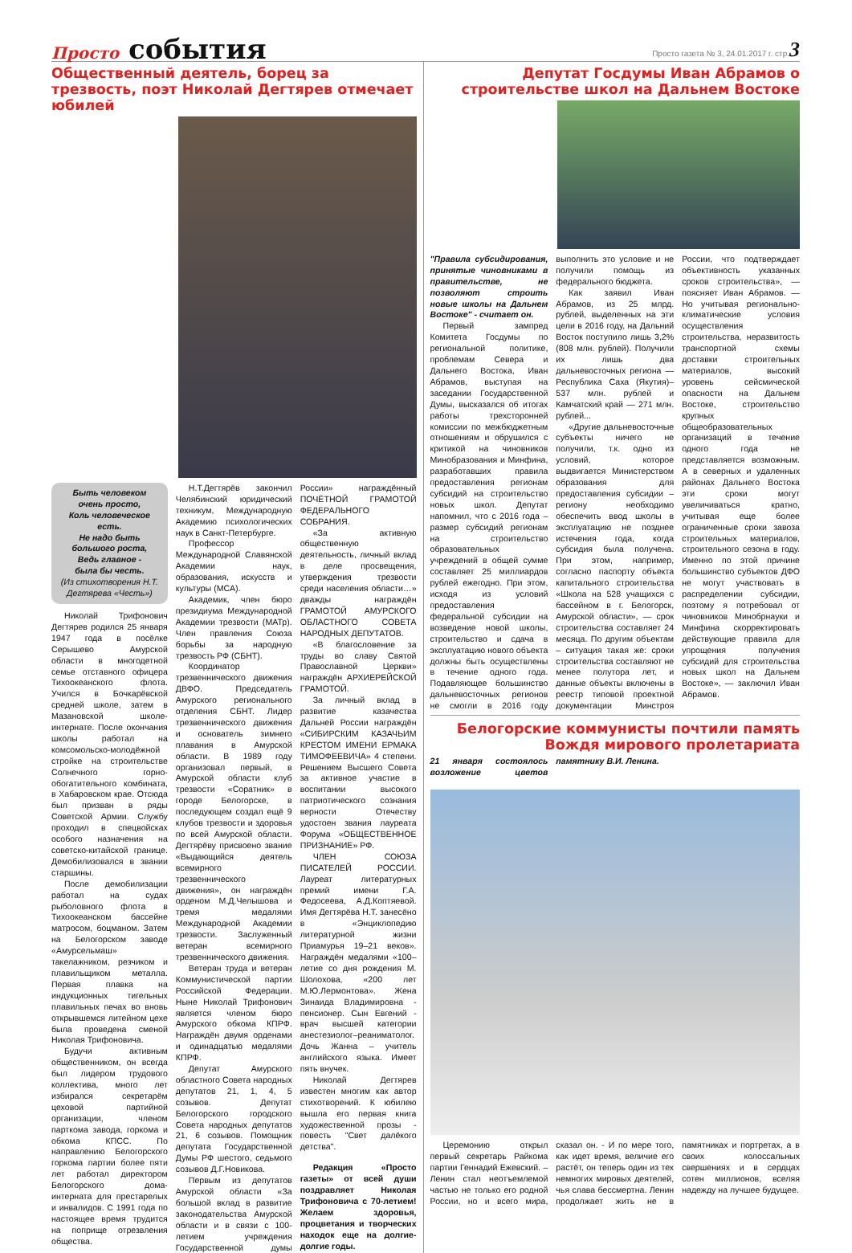Просто события
Просто газета № 3, 24.01.2017 г. стр.3
Общественный деятель, борец за трезвость, поэт Николай Дегтярев отмечает юбилей
Быть человеком
очень просто,
Коль человеческое
есть.
Не надо быть
большого роста,
Ведь главное -
была бы честь.
(Из стихотворения Н.Т. Дегтярева «Честь»)
Николай Трифонович Дегтярев родился 25 января 1947 года в посёлке Серышево Амурской области в многодетной семье отставного офицера Тихоокеанского флота. Учился в Бочкарёвской средней школе, затем в Мазановской школе-интернате. После окончания школы работал на комсомольско-молодёжной стройке на строительстве Солнечного горно-обогатительного комбината, в Хабаровском крае. Отсюда был призван в ряды Советской Армии. Службу проходил в спецвойсках особого назначения на советско-китайской границе. Демобилизовался в звании старшины.
После демобилизации работал на судах рыболовного флота в Тихоокеанском бассейне матросом, боцманом. Затем на Белогорском заводе «Амурсельмаш» такелажником, резчиком и плавильщиком металла. Первая плавка на индукционных тигельных плавильных печах во вновь открывшемся литейном цехе была проведена сменой Николая Трифоновича.
Будучи активным общественником, он всегда был лидером трудового коллектива, много лет избирался секретарём цеховой партийной организации, членом парткома завода, горкома и обкома КПСС. По направлению Белогорского горкома партии более пяти лет работал директором Белогорского дома-интерната для престарелых и инвалидов. С 1991 года по настоящее время трудится на поприще отрезвления общества.
Н.Т.Дегтярёв закончил Челябинский юридический техникум, Международную Академию психологических наук в Санкт-Петербурге.
Профессор Международной Славянской Академии наук, образования, искусств и культуры (МСА).
Академик, член бюро президиума Международной Академии трезвости (МАТр). Член правления Союза борьбы за народную трезвость РФ (СБНТ).
Координатор трезвеннического движения ДВФО. Председатель Амурского регионального отделения СБНТ. Лидер трезвеннического движения и основатель зимнего плавания в Амурской области. В 1989 году организовал первый, в Амурской области клуб трезвости «Соратник» в городе Белогорске, в последующем создал ещё 9 клубов трезвости и здоровья по всей Амурской области. Дегтярёву присвоено звание «Выдающийся деятель всемирного трезвеннического движения», он награждён орденом М.Д.Челышова и тремя медалями Международной Академии трезвости. Заслуженный ветеран всемирного трезвеннического движения.
Ветеран труда и ветеран Коммунистической партии Российской Федерации. Ныне Николай Трифонович является членом бюро Амурского обкома КПРФ. Награждён двумя орденами и одинадцатью медалями КПРФ.
Депутат Амурского областного Совета народных депутатов 21, 1, 4, 5 созывов. Депутат Белогорского городского Совета народных депутатов 21, 6 созывов. Помощник депутата Государственной Думы РФ шестого, седьмого созывов Д.Г.Новикова.
Первым из депутатов Амурской области «За большой вклад в развитие законодательства Амурской области и в связи с 100-летием учреждения Государственной думы России» награждённый ПОЧЁТНОЙ ГРАМОТОЙ ФЕДЕРАЛЬНОГО СОБРАНИЯ.
«За активную общественную деятельность, личный вклад в деле просвещения, утверждения трезвости среди населения области…» дважды награждён ГРАМОТОЙ АМУРСКОГО ОБЛАСТНОГО СОВЕТА НАРОДНЫХ ДЕПУТАТОВ.
«В благословение за труды во славу Святой Православной Церкви» награждён АРХИЕРЕЙСКОЙ ГРАМОТОЙ.
За личный вклад в развитие казачества Дальней России награждён «СИБИРСКИМ КАЗАЧЬИМ КРЕСТОМ ИМЕНИ ЕРМАКА ТИМОФЕЕВИЧА» 4 степени. Решением Высшего Совета за активное участие в воспитании высокого патриотического сознания верности Отечеству удостоен звания лауреата Форума «ОБЩЕСТВЕННОЕ ПРИЗНАНИЕ» РФ.
ЧЛЕН СОЮЗА ПИСАТЕЛЕЙ РОССИИ. Лауреат литературных премий имени Г.А. Федосеева, А.Д.Коптяевой. Имя Дегтярёва Н.Т. занесёно в «Энциклопедию литературной жизни Приамурья 19–21 веков». Награждён медалями «100–летие со дня рождения М. Шолохова, «200 лет М.Ю.Лермонтова». Жена Зинаида Владимировна - пенсионер. Сын Евгений - врач высшей категории анестезиолог–реаниматолог. Дочь Жанна – учитель английского языка. Имеет пять внучек.
Николай Дегтярев известен многим как автор стихотворений. К юбилею вышла его первая книга художественной прозы - повесть "Свет далёкого детства".
Редакция «Просто газеты» от всей души поздравляет Николая Трифоновича с 70-летием! Желаем здоровья, процветания и творческих находок еще на долгие-долгие годы.
Депутат Госдумы Иван Абрамов о строительстве школ на Дальнем Востоке
"Правила субсидирования, принятые чиновниками в правительстве, не позволяют строить новые школы на Дальнем Востоке" - считает он.
Первый зампред Комитета Госдумы по региональной политике, проблемам Севера и Дальнего Востока, Иван Абрамов, выступая на заседании Государственной Думы, высказался об итогах работы трехсторонней комиссии по межбюджетным отношениям и обрушился с критикой на чиновников Минобразования и Минфина, разработавших правила предоставления регионам субсидий на строительство новых школ. Депутат напомнил, что с 2016 года – размер субсидий регионам на строительство образовательных учреждений в общей сумме составляет 25 миллиардов рублей ежегодно. При этом, исходя из условий предоставления федеральной субсидии на возведение новой школы, строительство и сдача в эксплуатацию нового объекта должны быть осуществлены в течение одного года. Подавляющее большинство дальневосточных регионов не смогли в 2016 году выполнить это условие и не получили помощь из федерального бюджета.
Как заявил Иван Абрамов, из 25 млрд. рублей, выделенных на эти цели в 2016 году, на Дальний Восток поступило лишь 3,2% (808 млн. рублей). Получили их лишь два дальневосточных региона — Республика Саха (Якутия)– 537 млн. рублей и Камчатский край — 271 млн. рублей...
«Другие дальневосточные субъекты ничего не получили, т.к. одно из условий, которое выдвигается Министерством образования для предоставления субсидии – региону необходимо обеспечить ввод школы в эксплуатацию не позднее истечения года, когда субсидия была получена. При этом, например, согласно паспорту объекта капитального строительства «Школа на 528 учащихся с бассейном в г. Белогорск, Амурской области», — срок строительства составляет 24 месяца. По другим объектам – ситуация такая же: сроки строительства составляют не менее полутора лет, и данные объекты включены в реестр типовой проектной документации Минстроя России, что подтверждает объективность указанных сроков строительства», — поясняет Иван Абрамов. — Но учитывая регионально-климатические условия осуществления строительства, неразвитость транспортной схемы доставки строительных материалов, высокий уровень сейсмической опасности на Дальнем Востоке, строительство крупных общеобразовательных организаций в течение одного года не представляется возможным. А в северных и удаленных районах Дальнего Востока эти сроки могут увеличиваться кратно, учитывая еще более ограниченные сроки завоза строительных материалов, строительного сезона в году. Именно по этой причине большинство субъектов ДФО не могут участвовать в распределении субсидии, поэтому я потребовал от чиновников Минобрнауки и Минфина скорректировать действующие правила для упрощения получения субсидий для строительства новых школ на Дальнем Востоке», — заключил Иван Абрамов.
Белогорские коммунисты почтили память Вождя мирового пролетариата
21 января состоялось возложение цветов памятнику В.И. Ленина.
Церемонию открыл первый секретарь Райкома партии Геннадий Ежевский. – Ленин стал неотъемлемой частью не только его родной России, но и всего мира, сказал он. - И по мере того, как идет время, величие его растёт, он теперь один из тех немногих мировых деятелей, чья слава бессмертна. Ленин продолжает жить не в памятниках и портретах, а в своих колоссальных свершениях и в сердцах сотен миллионов, вселяя надежду на лучшее будущее.